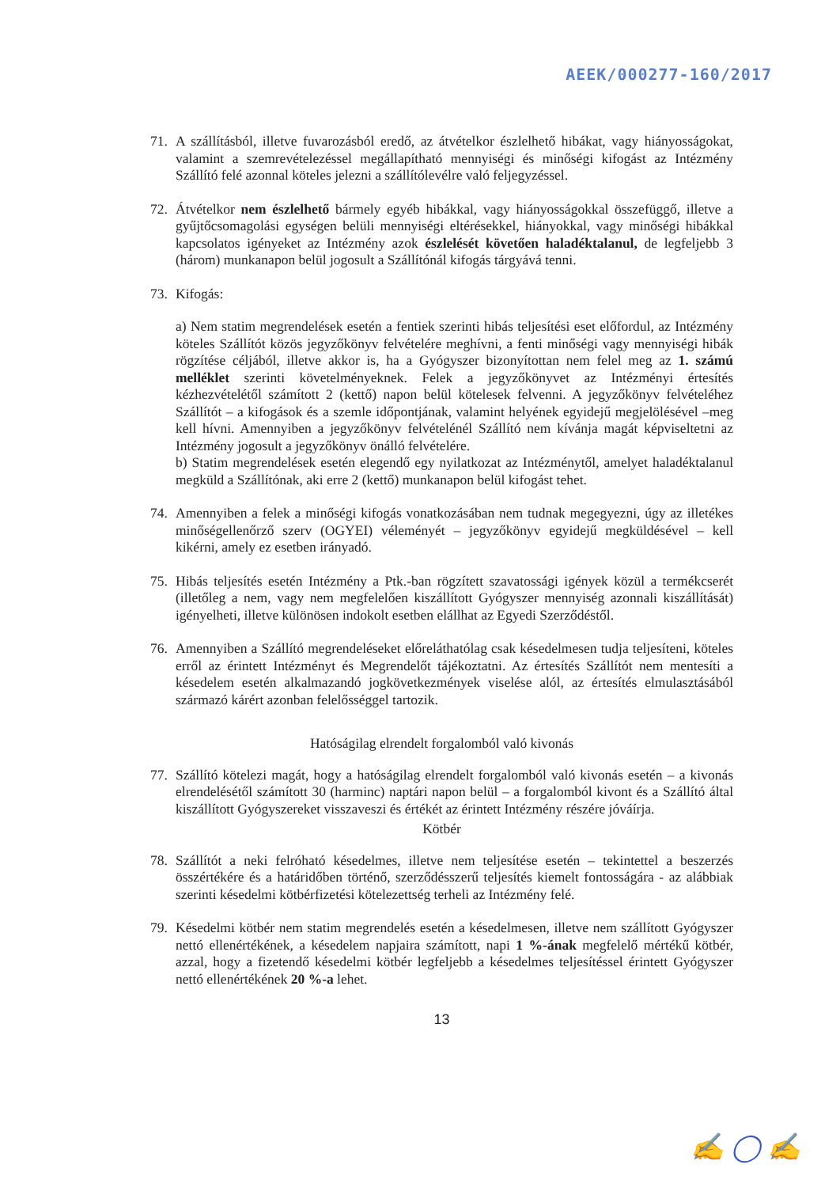AEEK/000277-160/2017
71. A szállításból, illetve fuvarozásból eredő, az átvételkor észlelhető hibákat, vagy hiányosságokat, valamint a szemrevételezéssel megállapítható mennyiségi és minőségi kifogást az Intézmény Szállító felé azonnal köteles jelezni a szállítólevélre való feljegyzéssel.
72. Átvételkor nem észlelhető bármely egyéb hibákkal, vagy hiányosságokkal összefüggő, illetve a gyűjtőcsomagolási egységen belüli mennyiségi eltérésekkel, hiányokkal, vagy minőségi hibákkal kapcsolatos igényeket az Intézmény azok észlelését követően haladéktalanul, de legfeljebb 3 (három) munkanapon belül jogosult a Szállítónál kifogás tárgyává tenni.
73. Kifogás:
a) Nem statim megrendelések esetén a fentiek szerinti hibás teljesítési eset előfordul, az Intézmény köteles Szállítót közös jegyzőkönyv felvételére meghívni, a fenti minőségi vagy mennyiségi hibák rögzítése céljából, illetve akkor is, ha a Gyógyszer bizonyítottan nem felel meg az 1. számú melléklet szerinti követelményeknek. Felek a jegyzőkönyvet az Intézményi értesítés kézhezvételétől számított 2 (kettő) napon belül kötelesek felvenni. A jegyzőkönyv felvételéhez Szállítót – a kifogások és a szemle időpontjának, valamint helyének egyidejű megjelölésével –meg kell hívni. Amennyiben a jegyzőkönyv felvételénél Szállító nem kívánja magát képviseltetni az Intézmény jogosult a jegyzőkönyv önálló felvételére.
b) Statim megrendelések esetén elegendő egy nyilatkozat az Intézménytől, amelyet haladéktalanul megküld a Szállítónak, aki erre 2 (kettő) munkanapon belül kifogást tehet.
74. Amennyiben a felek a minőségi kifogás vonatkozásában nem tudnak megegyezni, úgy az illetékes minőségellenőrző szerv (OGYEI) véleményét – jegyzőkönyv egyidejű megküldésével – kell kikérni, amely ez esetben irányadó.
75. Hibás teljesítés esetén Intézmény a Ptk.-ban rögzített szavatossági igények közül a termékcserét (illetőleg a nem, vagy nem megfelelően kiszállított Gyógyszer mennyiség azonnali kiszállítását) igényelheti, illetve különösen indokolt esetben elállhat az Egyedi Szerződéstől.
76. Amennyiben a Szállító megrendeléseket előreláthatólag csak késedelmesen tudja teljesíteni, köteles erről az érintett Intézményt és Megrendelőt tájékoztatni. Az értesítés Szállítót nem mentesíti a késedelem esetén alkalmazandó jogkövetkezmények viselése alól, az értesítés elmulasztásából származó kárért azonban felelősséggel tartozik.
Hatóságilag elrendelt forgalomból való kivonás
77. Szállító kötelezi magát, hogy a hatóságilag elrendelt forgalomból való kivonás esetén – a kivonás elrendelésétől számított 30 (harminc) naptári napon belül – a forgalomból kivont és a Szállító által kiszállított Gyógyszereket visszaveszi és értékét az érintett Intézmény részére jóváírja.
Kötbér
78. Szállítót a neki felróható késedelmes, illetve nem teljesítése esetén – tekintettel a beszerzés összértékére és a határidőben történő, szerződésszerű teljesítés kiemelt fontosságára - az alábbiak szerinti késedelmi kötbérfizetési kötelezettség terheli az Intézmény felé.
79. Késedelmi kötbér nem statim megrendelés esetén a késedelmesen, illetve nem szállított Gyógyszer nettó ellenértékének, a késedelem napjaira számított, napi 1 %-ának megfelelő mértékű kötbér, azzal, hogy a fizetendő késedelmi kötbér legfeljebb a késedelmes teljesítéssel érintett Gyógyszer nettó ellenértékének 20 %-a lehet.
13
✍ ◯ ✍